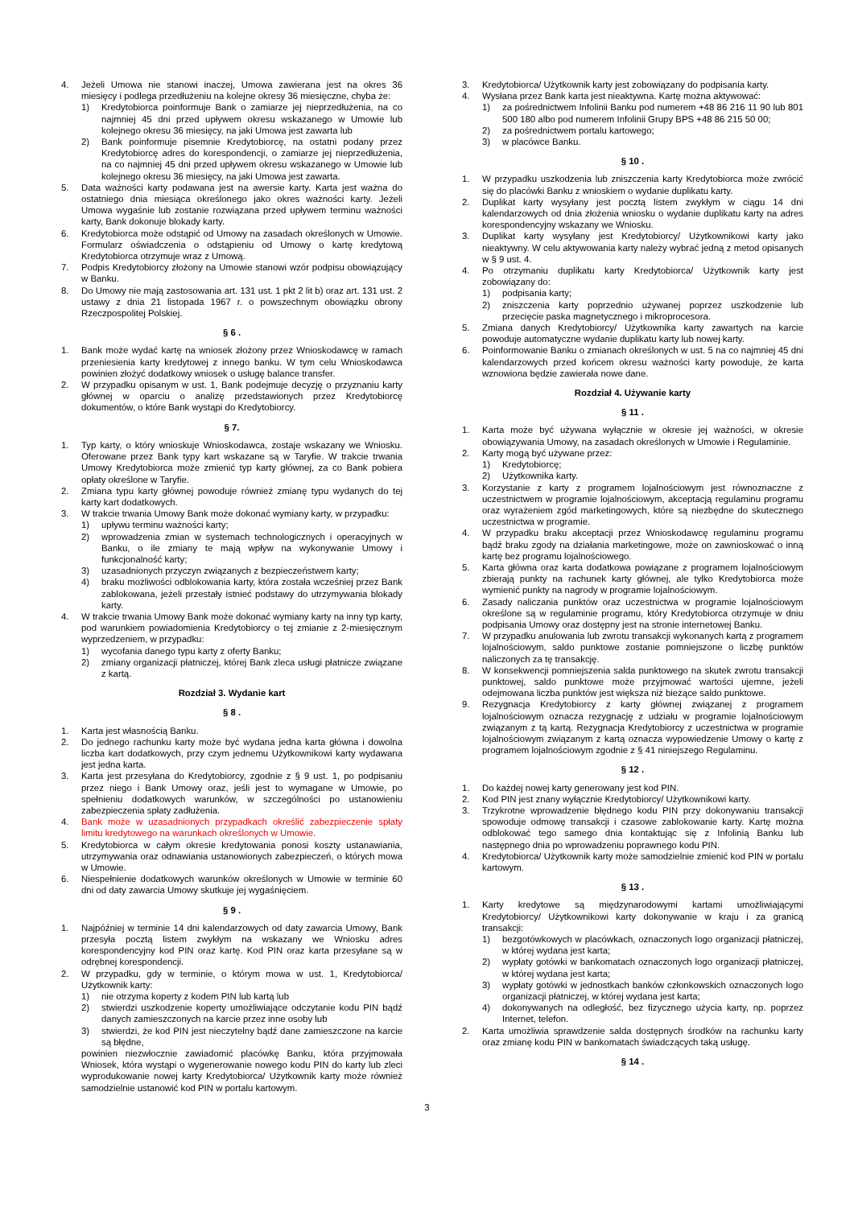4. Jeżeli Umowa nie stanowi inaczej, Umowa zawierana jest na okres 36 miesięcy i podlega przedłużeniu na kolejne okresy 36 miesięczne, chyba że:
1) Kredytobiorca poinformuje Bank o zamiarze jej nieprzedłużenia, na co najmniej 45 dni przed upływem okresu wskazanego w Umowie lub kolejnego okresu 36 miesięcy, na jaki Umowa jest zawarta lub
2) Bank poinformuje pisemnie Kredytobiorcę, na ostatni podany przez Kredytobiorcę adres do korespondencji, o zamiarze jej nieprzedłużenia, na co najmniej 45 dni przed upływem okresu wskazanego w Umowie lub kolejnego okresu 36 miesięcy, na jaki Umowa jest zawarta.
5. Data ważności karty podawana jest na awersie karty. Karta jest ważna do ostatniego dnia miesiąca określonego jako okres ważności karty. Jeżeli Umowa wygaśnie lub zostanie rozwiązana przed upływem terminu ważności karty, Bank dokonuje blokady karty.
6. Kredytobiorca może odstąpić od Umowy na zasadach określonych w Umowie. Formularz oświadczenia o odstąpieniu od Umowy o kartę kredytową Kredytobiorca otrzymuje wraz z Umową.
7. Podpis Kredytobiorcy złożony na Umowie stanowi wzór podpisu obowiązujący w Banku.
8. Do Umowy nie mają zastosowania art. 131 ust. 1 pkt 2 lit b) oraz art. 131 ust. 2 ustawy z dnia 21 listopada 1967 r. o powszechnym obowiązku obrony Rzeczpospolitej Polskiej.
§ 6 .
1. Bank może wydać kartę na wniosek złożony przez Wnioskodawcę w ramach przeniesienia karty kredytowej z innego banku. W tym celu Wnioskodawca powinien złożyć dodatkowy wniosek o usługę balance transfer.
2. W przypadku opisanym w ust. 1, Bank podejmuje decyzję o przyznaniu karty głównej w oparciu o analizę przedstawionych przez Kredytobiorcę dokumentów, o które Bank wystąpi do Kredytobiorcy.
§ 7.
1. Typ karty, o który wnioskuje Wnioskodawca, zostaje wskazany we Wniosku. Oferowane przez Bank typy kart wskazane są w Taryfie. W trakcie trwania Umowy Kredytobiorca może zmienić typ karty głównej, za co Bank pobiera opłaty określone w Taryfie.
2. Zmiana typu karty głównej powoduje również zmianę typu wydanych do tej karty kart dodatkowych.
3. W trakcie trwania Umowy Bank może dokonać wymiany karty, w przypadku:
1) upływu terminu ważności karty;
2) wprowadzenia zmian w systemach technologicznych i operacyjnych w Banku, o ile zmiany te mają wpływ na wykonywanie Umowy i funkcjonalność karty;
3) uzasadnionych przyczyn związanych z bezpieczeństwem karty;
4) braku możliwości odblokowania karty, która została wcześniej przez Bank zablokowana, jeżeli przestały istnieć podstawy do utrzymywania blokady karty.
4. W trakcie trwania Umowy Bank może dokonać wymiany karty na inny typ karty, pod warunkiem powiadomienia Kredytobiorcy o tej zmianie z 2-miesięcznym wyprzedzeniem, w przypadku:
1) wycofania danego typu karty z oferty Banku;
2) zmiany organizacji płatniczej, której Bank zleca usługi płatnicze związane z kartą.
Rozdział 3. Wydanie kart
§ 8 .
1. Karta jest własnością Banku.
2. Do jednego rachunku karty może być wydana jedna karta główna i dowolna liczba kart dodatkowych, przy czym jednemu Użytkownikowi karty wydawana jest jedna karta.
3. Karta jest przesyłana do Kredytobiorcy, zgodnie z § 9 ust. 1, po podpisaniu przez niego i Bank Umowy oraz, jeśli jest to wymagane w Umowie, po spełnieniu dodatkowych warunków, w szczególności po ustanowieniu zabezpieczenia spłaty zadłużenia.
4. Bank może w uzasadnionych przypadkach określić zabezpieczenie spłaty limitu kredytowego na warunkach określonych w Umowie.
5. Kredytobiorca w całym okresie kredytowania ponosi koszty ustanawiania, utrzymywania oraz odnawiania ustanowionych zabezpieczeń, o których mowa w Umowie.
6. Niespełnienie dodatkowych warunków określonych w Umowie w terminie 60 dni od daty zawarcia Umowy skutkuje jej wygaśnięciem.
§ 9 .
1. Najpóźniej w terminie 14 dni kalendarzowych od daty zawarcia Umowy, Bank przesyła pocztą listem zwykłym na wskazany we Wniosku adres korespondencyjny kod PIN oraz kartę. Kod PIN oraz karta przesyłane są w odrębnej korespondencji.
2. W przypadku, gdy w terminie, o którym mowa w ust. 1, Kredytobiorca/ Użytkownik karty:
1) nie otrzyma koperty z kodem PIN lub kartą lub
2) stwierdzi uszkodzenie koperty umożliwiające odczytanie kodu PIN bądź danych zamieszczonych na karcie przez inne osoby lub
3) stwierdzi, że kod PIN jest nieczytelny bądź dane zamieszczone na karcie są błędne,
powinien niezwłocznie zawiadomić placówkę Banku, która przyjmowała Wniosek, która wystąpi o wygenerowanie nowego kodu PIN do karty lub zleci wyprodukowanie nowej karty Kredytobiorca/ Użytkownik karty może również samodzielnie ustanowić kod PIN w portalu kartowym.
3. Kredytobiorca/ Użytkownik karty jest zobowiązany do podpisania karty.
4. Wysłana przez Bank karta jest nieaktywna. Kartę można aktywować:
1) za pośrednictwem Infolinii Banku pod numerem +48 86 216 11 90 lub 801 500 180 albo pod numerem Infolinii Grupy BPS +48 86 215 50 00;
2) za pośrednictwem portalu kartowego;
3) w placówce Banku.
§ 10 .
1. W przypadku uszkodzenia lub zniszczenia karty Kredytobiorca może zwrócić się do placówki Banku z wnioskiem o wydanie duplikatu karty.
2. Duplikat karty wysyłany jest pocztą listem zwykłym w ciągu 14 dni kalendarzowych od dnia złożenia wniosku o wydanie duplikatu karty na adres korespondencyjny wskazany we Wniosku.
3. Duplikat karty wysyłany jest Kredytobiorcy/ Użytkownikowi karty jako nieaktywny. W celu aktywowania karty należy wybrać jedną z metod opisanych w § 9 ust. 4.
4. Po otrzymaniu duplikatu karty Kredytobiorca/ Użytkownik karty jest zobowiązany do:
1) podpisania karty;
2) zniszczenia karty poprzednio używanej poprzez uszkodzenie lub przecięcie paska magnetycznego i mikroprocesora.
5. Zmiana danych Kredytobiorcy/ Użytkownika karty zawartych na karcie powoduje automatyczne wydanie duplikatu karty lub nowej karty.
6. Poinformowanie Banku o zmianach określonych w ust. 5 na co najmniej 45 dni kalendarzowych przed końcem okresu ważności karty powoduje, że karta wznowiona będzie zawierała nowe dane.
Rozdział 4. Używanie karty
§ 11 .
1. Karta może być używana wyłącznie w okresie jej ważności, w okresie obowiązywania Umowy, na zasadach określonych w Umowie i Regulaminie.
2. Karty mogą być używane przez:
1) Kredytobiorcę;
2) Użytkownika karty.
3. Korzystanie z karty z programem lojalnościowym jest równoznaczne z uczestnictwem w programie lojalnościowym, akceptacją regulaminu programu oraz wyrażeniem zgód marketingowych, które są niezbędne do skutecznego uczestnictwa w programie.
4. W przypadku braku akceptacji przez Wnioskodawcę regulaminu programu bądź braku zgody na działania marketingowe, może on zawnioskować o inną kartę bez programu lojalnościowego.
5. Karta główna oraz karta dodatkowa powiązane z programem lojalnościowym zbierają punkty na rachunek karty głównej, ale tylko Kredytobiorca może wymienić punkty na nagrody w programie lojalnościowym.
6. Zasady naliczania punktów oraz uczestnictwa w programie lojalnościowym określone są w regulaminie programu, który Kredytobiorca otrzymuje w dniu podpisania Umowy oraz dostępny jest na stronie internetowej Banku.
7. W przypadku anulowania lub zwrotu transakcji wykonanych kartą z programem lojalnościowym, saldo punktowe zostanie pomniejszone o liczbę punktów naliczonych za tę transakcję.
8. W konsekwencji pomniejszenia salda punktowego na skutek zwrotu transakcji punktowej, saldo punktowe może przyjmować wartości ujemne, jeżeli odejmowana liczba punktów jest większa niż bieżące saldo punktowe.
9. Rezygnacja Kredytobiorcy z karty głównej związanej z programem lojalnościowym oznacza rezygnację z udziału w programie lojalnościowym związanym z tą kartą. Rezygnacja Kredytobiorcy z uczestnictwa w programie lojalnościowym związanym z kartą oznacza wypowiedzenie Umowy o kartę z programem lojalnościowym zgodnie z § 41 niniejszego Regulaminu.
§ 12 .
1. Do każdej nowej karty generowany jest kod PIN.
2. Kod PIN jest znany wyłącznie Kredytobiorcy/ Użytkownikowi karty.
3. Trzykrotne wprowadzenie błędnego kodu PIN przy dokonywaniu transakcji spowoduje odmowę transakcji i czasowe zablokowanie karty. Kartę można odblokować tego samego dnia kontaktując się z Infolinią Banku lub następnego dnia po wprowadzeniu poprawnego kodu PIN.
4. Kredytobiorca/ Użytkownik karty może samodzielnie zmienić kod PIN w portalu kartowym.
§ 13 .
1. Karty kredytowe są międzynarodowymi kartami umożliwiającymi Kredytobiorcy/ Użytkownikowi karty dokonywanie w kraju i za granicą transakcji:
1) bezgotówkowych w placówkach, oznaczonych logo organizacji płatniczej, w której wydana jest karta;
2) wypłaty gotówki w bankomatach oznaczonych logo organizacji płatniczej, w której wydana jest karta;
3) wypłaty gotówki w jednostkach banków członkowskich oznaczonych logo organizacji płatniczej, w której wydana jest karta;
4) dokonywanych na odległość, bez fizycznego użycia karty, np. poprzez Internet, telefon.
2. Karta umożliwia sprawdzenie salda dostępnych środków na rachunku karty oraz zmianę kodu PIN w bankomatach świadczących taką usługę.
§ 14 .
3